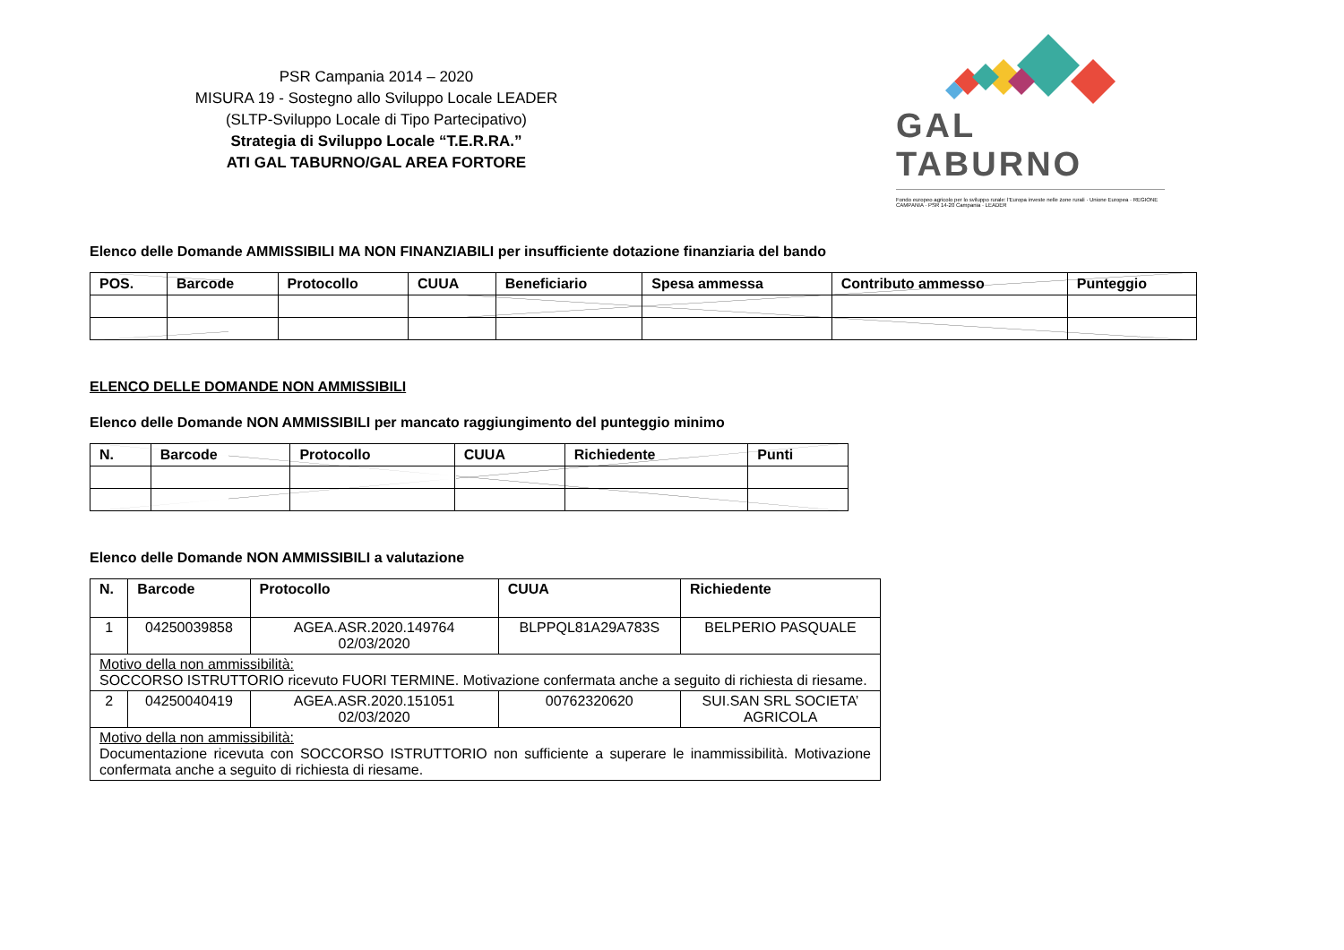PSR Campania 2014 – 2020
MISURA 19 - Sostegno allo Sviluppo Locale LEADER
(SLTP-Sviluppo Locale di Tipo Partecipativo)
Strategia di Sviluppo Locale “T.E.R.RA.”
ATI GAL TABURNO/GAL AREA FORTORE
GAL TABURNO
Fondo europeo agricolo per lo sviluppo rurale: l'Europa investe nelle zone rurali · Unione Europea · REGIONE CAMPANIA · PSR 14-20 Campania · LEADER
Elenco delle Domande AMMISSIBILI MA NON FINANZIABILI per insufficiente dotazione finanziaria del bando
| POS. | Barcode | Protocollo | CUUA | Beneficiario | Spesa ammessa | Contributo ammesso | Punteggio |
| --- | --- | --- | --- | --- | --- | --- | --- |
ELENCO DELLE DOMANDE NON AMMISSIBILI
Elenco delle Domande NON AMMISSIBILI per mancato raggiungimento del punteggio minimo
| N. | Barcode | Protocollo | CUUA | Richiedente | Punti |
| --- | --- | --- | --- | --- | --- |
Elenco delle Domande NON AMMISSIBILI a valutazione
| N. | Barcode | Protocollo | CUUA | Richiedente |
| --- | --- | --- | --- | --- |
| 1 | 04250039858 | AGEA.ASR.2020.149764 02/03/2020 | BLPPQL81A29A783S | BELPERIO PASQUALE |
| Motivo della non ammissibilità: SOCCORSO ISTRUTTORIO ricevuto FUORI TERMINE. Motivazione confermata anche a seguito di richiesta di riesame. | | | | |
| 2 | 04250040419 | AGEA.ASR.2020.151051 02/03/2020 | 00762320620 | SUI.SAN SRL SOCIETA’ AGRICOLA |
| Motivo della non ammissibilità: Documentazione ricevuta con SOCCORSO ISTRUTTORIO non sufficiente a superare le inammissibilità. Motivazione confermata anche a seguito di richiesta di riesame. | | | | |